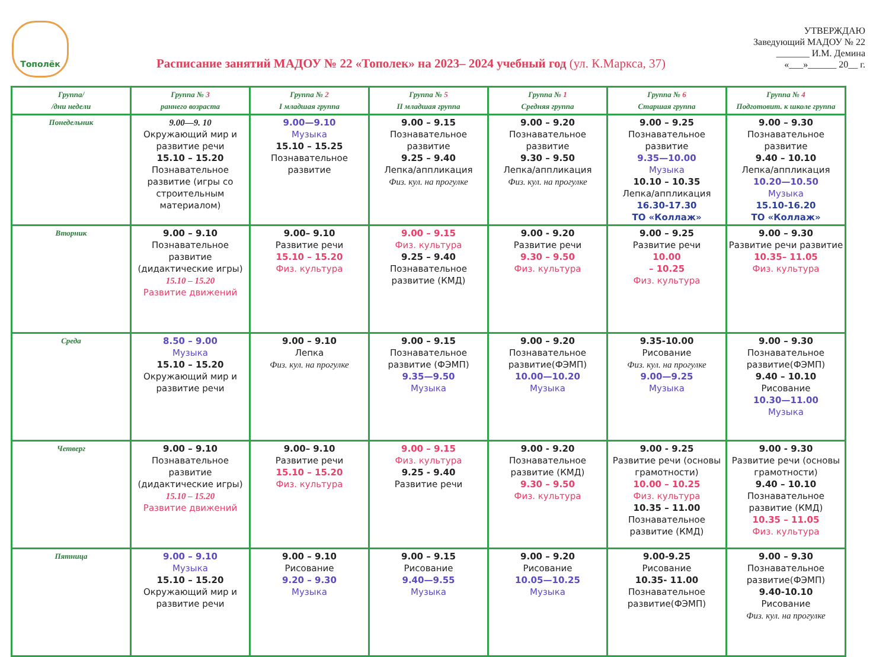Тополёк
Расписание занятий МАДОУ № 22 «Тополек» на 2023– 2024 учебный год (ул. К.Маркса, 37)
УТВЕРЖДАЮ
Заведующий МАДОУ № 22
_______ И.М. Демина
«___»______ 20__ г.
| Группа/ /дни недели | Группа № 3 раннего возраста | Группа № 2 I младшая группа | Группа № 5 II младшая группа | Группа № 1 Средняя группа | Группа № 6 Старшая группа | Группа № 4 Подготовит. к школе группа |
| --- | --- | --- | --- | --- | --- | --- |
| Понедельник | 9.00—9. 10 Окружающий мир и развитие речи 15.10 – 15.20 Познавательное развитие (игры со строительным материалом) | 9.00—9.10 Музыка 15.10 – 15.25 Познавательное развитие | 9.00 – 9.15 Познавательное развитие 9.25 – 9.40 Лепка/аппликация Физ. кул. на прогулке | 9.00 – 9.20 Познавательное развитие 9.30 – 9.50 Лепка/аппликация Физ. кул. на прогулке | 9.00 – 9.25 Познавательное развитие 9.35—10.00 Музыка 10.10 – 10.35 Лепка/аппликация 16.30-17.30 ТО «Коллаж» | 9.00 – 9.30 Познавательное развитие 9.40 – 10.10 Лепка/аппликация 10.20—10.50 Музыка 15.10-16.20 ТО «Коллаж» |
| Вторник | 9.00 – 9.10 Познавательное развитие (дидактические игры) 15.10 – 15.20 Развитие движений | 9.00– 9.10 Развитие речи 15.10 – 15.20 Физ. культура | 9.00 – 9.15 Физ. культура 9.25 – 9.40 Познавательное развитие (КМД) | 9.00 - 9.20 Развитие речи 9.30 – 9.50 Физ. культура | 9.00 – 9.25 Развитие речи 10.00 – 10.25 Физ. культура | 9.00 – 9.30 Развитие речи развитие 10.35– 11.05 Физ. культура |
| Среда | 8.50 – 9.00 Музыка 15.10 – 15.20 Окружающий мир и развитие речи | 9.00 – 9.10 Лепка Физ. кул. на прогулке | 9.00 – 9.15 Познавательное развитие (ФЭМП) 9.35—9.50 Музыка | 9.00 – 9.20 Познавательное развитие(ФЭМП) 10.00—10.20 Музыка | 9.35-10.00 Рисование Физ. кул. на прогулке 9.00—9.25 Музыка | 9.00 – 9.30 Познавательное развитие(ФЭМП) 9.40 – 10.10 Рисование 10.30—11.00 Музыка |
| Четверг | 9.00 – 9.10 Познавательное развитие (дидактические игры) 15.10 – 15.20 Развитие движений | 9.00– 9.10 Развитие речи 15.10 – 15.20 Физ. культура | 9.00 – 9.15 Физ. культура 9.25 - 9.40 Развитие речи | 9.00 - 9.20 Познавательное развитие (КМД) 9.30 – 9.50 Физ. культура | 9.00 - 9.25 Развитие речи (основы грамотности) 10.00 – 10.25 Физ. культура 10.35 – 11.00 Познавательное развитие (КМД) | 9.00 - 9.30 Развитие речи (основы грамотности) 9.40 – 10.10 Познавательное развитие (КМД) 10.35 – 11.05 Физ. культура |
| Пятница | 9.00 – 9.10 Музыка 15.10 – 15.20 Окружающий мир и развитие речи | 9.00 – 9.10 Рисование 9.20 – 9.30 Музыка | 9.00 – 9.15 Рисование 9.40—9.55 Музыка | 9.00 – 9.20 Рисование 10.05—10.25 Музыка | 9.00-9.25 Рисование 10.35- 11.00 Познавательное развитие(ФЭМП) | 9.00 – 9.30 Познавательное развитие(ФЭМП) 9.40-10.10 Рисование Физ. кул. на прогулке |